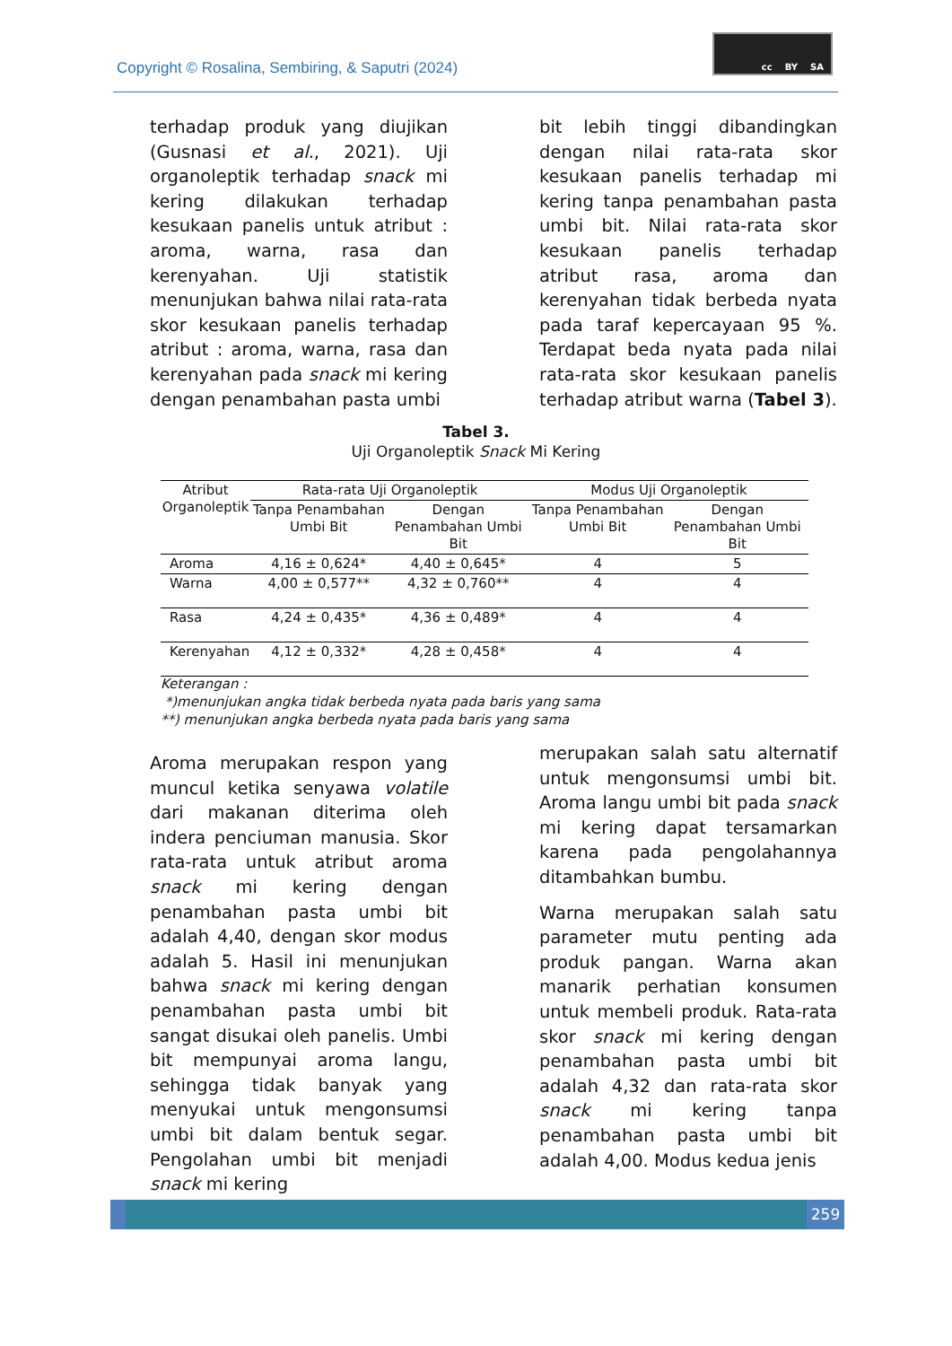Copyright © Rosalina, Sembiring, & Saputri (2024)
cc BY SA
terhadap produk yang diujikan (Gusnasi et al., 2021). Uji organoleptik terhadap snack mi kering dilakukan terhadap kesukaan panelis untuk atribut : aroma, warna, rasa dan kerenyahan. Uji statistik menunjukan bahwa nilai rata-rata skor kesukaan panelis terhadap atribut : aroma, warna, rasa dan kerenyahan pada snack mi kering dengan penambahan pasta umbi
bit lebih tinggi dibandingkan dengan nilai rata-rata skor kesukaan panelis terhadap mi kering tanpa penambahan pasta umbi bit. Nilai rata-rata skor kesukaan panelis terhadap atribut rasa, aroma dan kerenyahan tidak berbeda nyata pada taraf kepercayaan 95 %. Terdapat beda nyata pada nilai rata-rata skor kesukaan panelis terhadap atribut warna (Tabel 3).
Tabel 3.
Uji Organoleptik Snack Mi Kering
| Atribut Organoleptik | Rata-rata Uji Organoleptik | | Modus Uji Organoleptik | |
| --- | --- | --- | --- | --- |
| | Tanpa Penambahan Umbi Bit | Dengan Penambahan Umbi Bit | Tanpa Penambahan Umbi Bit | Dengan Penambahan Umbi Bit |
| Aroma | 4,16 ± 0,624* | 4,40 ± 0,645* | 4 | 5 |
| Warna | 4,00 ± 0,577** | 4,32 ± 0,760** | 4 | 4 |
| Rasa | 4,24 ± 0,435* | 4,36 ± 0,489* | 4 | 4 |
| Kerenyahan | 4,12 ± 0,332* | 4,28 ± 0,458* | 4 | 4 |
Keterangan :
*)menunjukan angka tidak berbeda nyata pada baris yang sama
**) menunjukan angka berbeda nyata pada baris yang sama
Aroma merupakan respon yang muncul ketika senyawa volatile dari makanan diterima oleh indera penciuman manusia. Skor rata-rata untuk atribut aroma snack mi kering dengan penambahan pasta umbi bit adalah 4,40, dengan skor modus adalah 5. Hasil ini menunjukan bahwa snack mi kering dengan penambahan pasta umbi bit sangat disukai oleh panelis. Umbi bit mempunyai aroma langu, sehingga tidak banyak yang menyukai untuk mengonsumsi umbi bit dalam bentuk segar. Pengolahan umbi bit menjadi snack mi kering
merupakan salah satu alternatif untuk mengonsumsi umbi bit. Aroma langu umbi bit pada snack mi kering dapat tersamarkan karena pada pengolahannya ditambahkan bumbu.
Warna merupakan salah satu parameter mutu penting ada produk pangan. Warna akan manarik perhatian konsumen untuk membeli produk. Rata-rata skor snack mi kering dengan penambahan pasta umbi bit adalah 4,32 dan rata-rata skor snack mi kering tanpa penambahan pasta umbi bit adalah 4,00. Modus kedua jenis
259